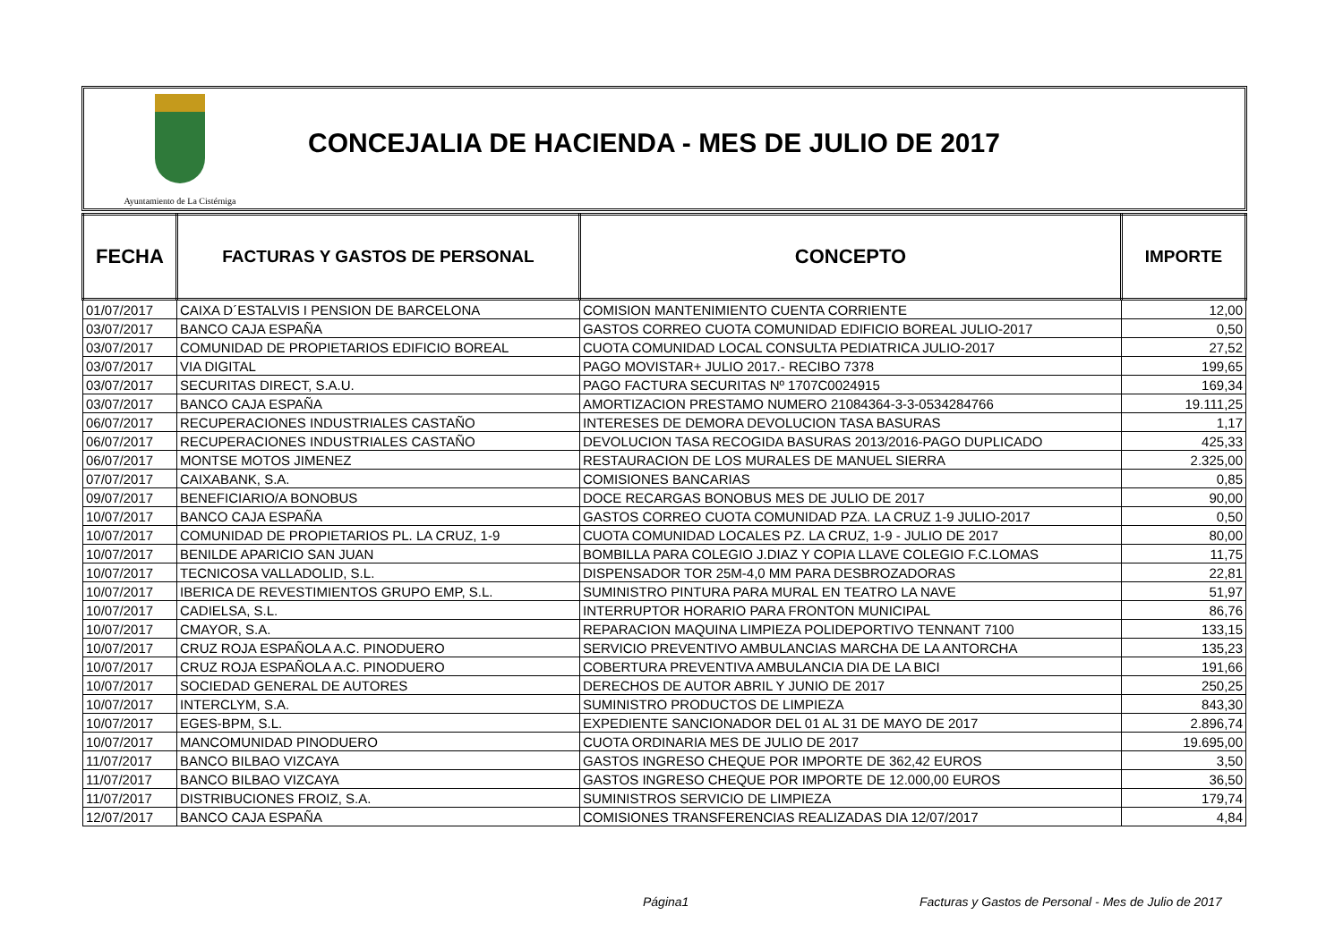Ayuntamiento de La Cistérniga
CONCEJALIA DE HACIENDA - MES DE JULIO DE 2017
| FECHA | FACTURAS Y GASTOS DE PERSONAL | CONCEPTO | IMPORTE |
| --- | --- | --- | --- |
| 01/07/2017 | CAIXA D´ESTALVIS I PENSION DE BARCELONA | COMISION MANTENIMIENTO CUENTA CORRIENTE | 12,00 |
| 03/07/2017 | BANCO CAJA ESPAÑA | GASTOS CORREO CUOTA COMUNIDAD EDIFICIO BOREAL JULIO-2017 | 0,50 |
| 03/07/2017 | COMUNIDAD DE PROPIETARIOS EDIFICIO BOREAL | CUOTA COMUNIDAD LOCAL CONSULTA PEDIATRICA JULIO-2017 | 27,52 |
| 03/07/2017 | VIA DIGITAL | PAGO MOVISTAR+ JULIO 2017.- RECIBO 7378 | 199,65 |
| 03/07/2017 | SECURITAS DIRECT, S.A.U. | PAGO FACTURA SECURITAS Nº 1707C0024915 | 169,34 |
| 03/07/2017 | BANCO CAJA ESPAÑA | AMORTIZACION PRESTAMO NUMERO 21084364-3-3-0534284766 | 19.111,25 |
| 06/07/2017 | RECUPERACIONES INDUSTRIALES CASTAÑO | INTERESES DE DEMORA DEVOLUCION TASA BASURAS | 1,17 |
| 06/07/2017 | RECUPERACIONES INDUSTRIALES CASTAÑO | DEVOLUCION TASA RECOGIDA BASURAS 2013/2016-PAGO DUPLICADO | 425,33 |
| 06/07/2017 | MONTSE MOTOS JIMENEZ | RESTAURACION DE LOS MURALES DE MANUEL SIERRA | 2.325,00 |
| 07/07/2017 | CAIXABANK, S.A. | COMISIONES BANCARIAS | 0,85 |
| 09/07/2017 | BENEFICIARIO/A BONOBUS | DOCE RECARGAS BONOBUS MES DE JULIO DE 2017 | 90,00 |
| 10/07/2017 | BANCO CAJA ESPAÑA | GASTOS CORREO CUOTA COMUNIDAD PZA. LA CRUZ 1-9 JULIO-2017 | 0,50 |
| 10/07/2017 | COMUNIDAD DE PROPIETARIOS PL. LA CRUZ, 1-9 | CUOTA COMUNIDAD LOCALES PZ. LA CRUZ, 1-9 - JULIO DE 2017 | 80,00 |
| 10/07/2017 | BENILDE APARICIO SAN JUAN | BOMBILLA PARA COLEGIO J.DIAZ Y COPIA LLAVE COLEGIO F.C.LOMAS | 11,75 |
| 10/07/2017 | TECNICOSA VALLADOLID, S.L. | DISPENSADOR TOR 25M-4,0 MM PARA DESBROZADORAS | 22,81 |
| 10/07/2017 | IBERICA DE REVESTIMIENTOS GRUPO EMP, S.L. | SUMINISTRO PINTURA PARA MURAL EN TEATRO LA NAVE | 51,97 |
| 10/07/2017 | CADIELSA, S.L. | INTERRUPTOR HORARIO PARA FRONTON MUNICIPAL | 86,76 |
| 10/07/2017 | CMAYOR, S.A. | REPARACION MAQUINA LIMPIEZA POLIDEPORTIVO TENNANT 7100 | 133,15 |
| 10/07/2017 | CRUZ ROJA ESPAÑOLA A.C. PINODUERO | SERVICIO PREVENTIVO AMBULANCIAS MARCHA DE LA ANTORCHA | 135,23 |
| 10/07/2017 | CRUZ ROJA ESPAÑOLA A.C. PINODUERO | COBERTURA PREVENTIVA AMBULANCIA DIA DE LA BICI | 191,66 |
| 10/07/2017 | SOCIEDAD GENERAL DE AUTORES | DERECHOS DE AUTOR ABRIL Y JUNIO DE 2017 | 250,25 |
| 10/07/2017 | INTERCLYM, S.A. | SUMINISTRO PRODUCTOS DE LIMPIEZA | 843,30 |
| 10/07/2017 | EGES-BPM, S.L. | EXPEDIENTE SANCIONADOR DEL 01 AL 31 DE MAYO DE 2017 | 2.896,74 |
| 10/07/2017 | MANCOMUNIDAD PINODUERO | CUOTA ORDINARIA MES DE JULIO DE 2017 | 19.695,00 |
| 11/07/2017 | BANCO BILBAO VIZCAYA | GASTOS INGRESO CHEQUE POR IMPORTE DE 362,42 EUROS | 3,50 |
| 11/07/2017 | BANCO BILBAO VIZCAYA | GASTOS INGRESO CHEQUE POR IMPORTE DE 12.000,00 EUROS | 36,50 |
| 11/07/2017 | DISTRIBUCIONES FROIZ, S.A. | SUMINISTROS SERVICIO DE LIMPIEZA | 179,74 |
| 12/07/2017 | BANCO CAJA ESPAÑA | COMISIONES TRANSFERENCIAS REALIZADAS DIA 12/07/2017 | 4,84 |
Página1
Facturas y Gastos de Personal - Mes de Julio de 2017